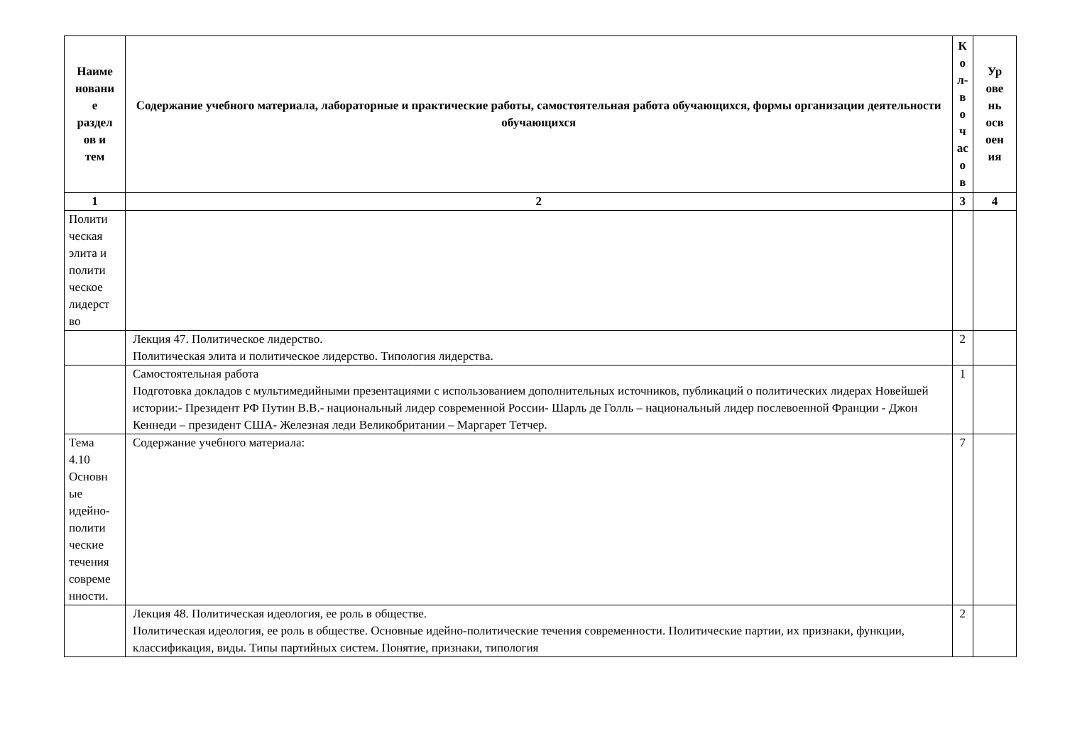| Наиме новани е раздел ов и тем | Содержание учебного материала, лабораторные и практические работы, самостоятельная работа обучающихся, формы организации деятельности обучающихся | К о л- в о ч ас о в | Ур ове нь осв оен ия |
| --- | --- | --- | --- |
| 1 | 2 | 3 | 4 |
| Полити ческая элита и полити ческое лидерст во | | | |
| | Лекция 47. Политическое лидерство. Политическая элита и политическое лидерство. Типология лидерства. | 2 | |
| | Самостоятельная работа Подготовка докладов с мультимедийными презентациями с использованием дополнительных источников, публикаций о политических лидерах Новейшей истории:- Президент РФ Путин В.В.- национальный лидер современной России- Шарль де Голль – национальный лидер послевоенной Франции - Джон Кеннеди – президент США- Железная леди Великобритании – Маргарет Тетчер. | 1 | |
| Тема 4.10 Основн ые идейно- полити ческие течения совреме нности. | Содержание учебного материала: | 7 | |
| | Лекция 48. Политическая идеология, ее роль в обществе. Политическая идеология, ее роль в обществе. Основные идейно-политические течения современности. Политические партии, их признаки, функции, классификация, виды. Типы партийных систем. Понятие, признаки, типология | 2 | |